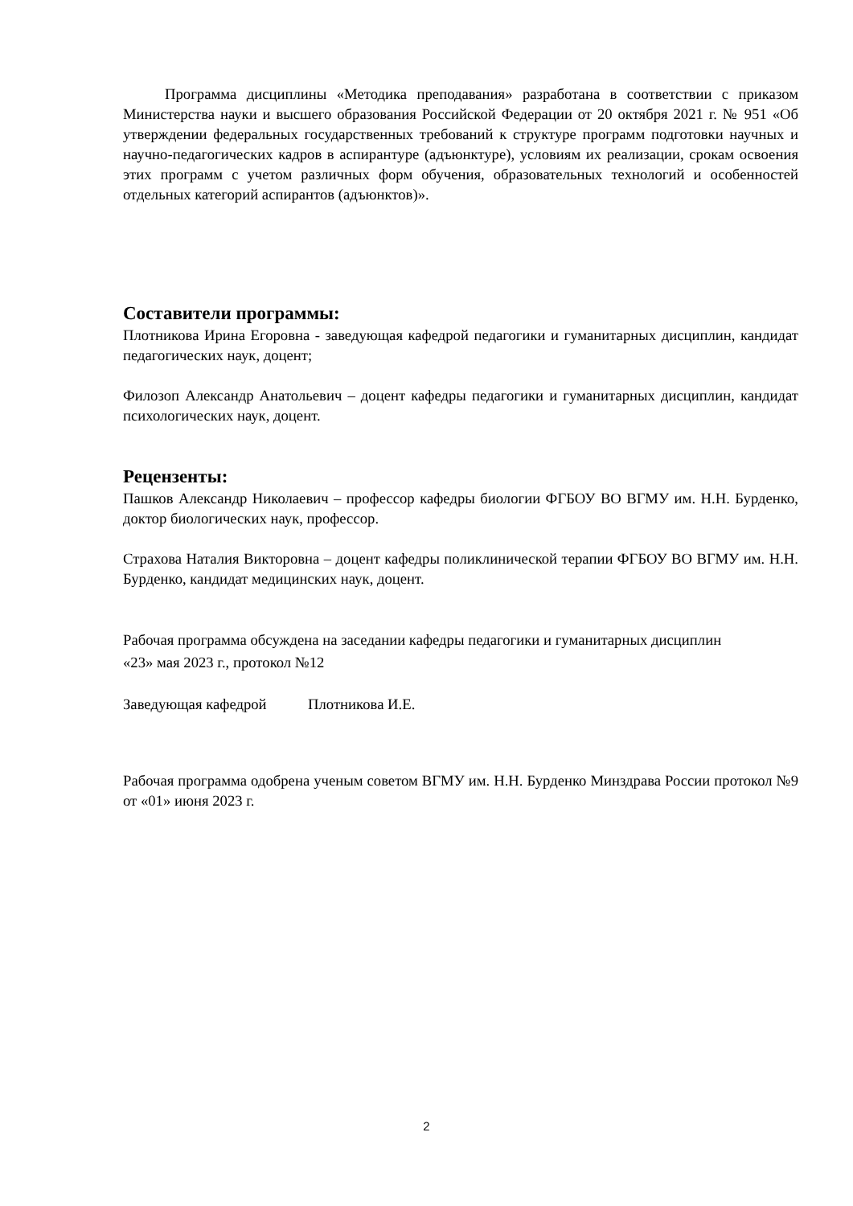Программа дисциплины «Методика преподавания» разработана в соответствии с приказом Министерства науки и высшего образования Российской Федерации от 20 октября 2021 г. № 951 «Об утверждении федеральных государственных требований к структуре программ подготовки научных и научно-педагогических кадров в аспирантуре (адъюнктуре), условиям их реализации, срокам освоения этих программ с учетом различных форм обучения, образовательных технологий и особенностей отдельных категорий аспирантов (адъюнктов)».
Составители программы:
Плотникова Ирина Егоровна - заведующая кафедрой педагогики и гуманитарных дисциплин, кандидат педагогических наук, доцент;
Филозоп Александр Анатольевич – доцент кафедры педагогики и гуманитарных дисциплин, кандидат психологических наук, доцент.
Рецензенты:
Пашков Александр Николаевич – профессор кафедры биологии ФГБОУ ВО ВГМУ им. Н.Н. Бурденко, доктор биологических наук, профессор.
Страхова Наталия Викторовна – доцент кафедры поликлинической терапии ФГБОУ ВО ВГМУ им. Н.Н. Бурденко, кандидат медицинских наук, доцент.
Рабочая программа обсуждена на заседании кафедры педагогики и гуманитарных дисциплин
«23» мая 2023 г., протокол №12
Заведующая кафедрой Плотникова И.Е.
Рабочая программа одобрена ученым советом ВГМУ им. Н.Н. Бурденко Минздрава России протокол №9 от «01» июня 2023 г.
2